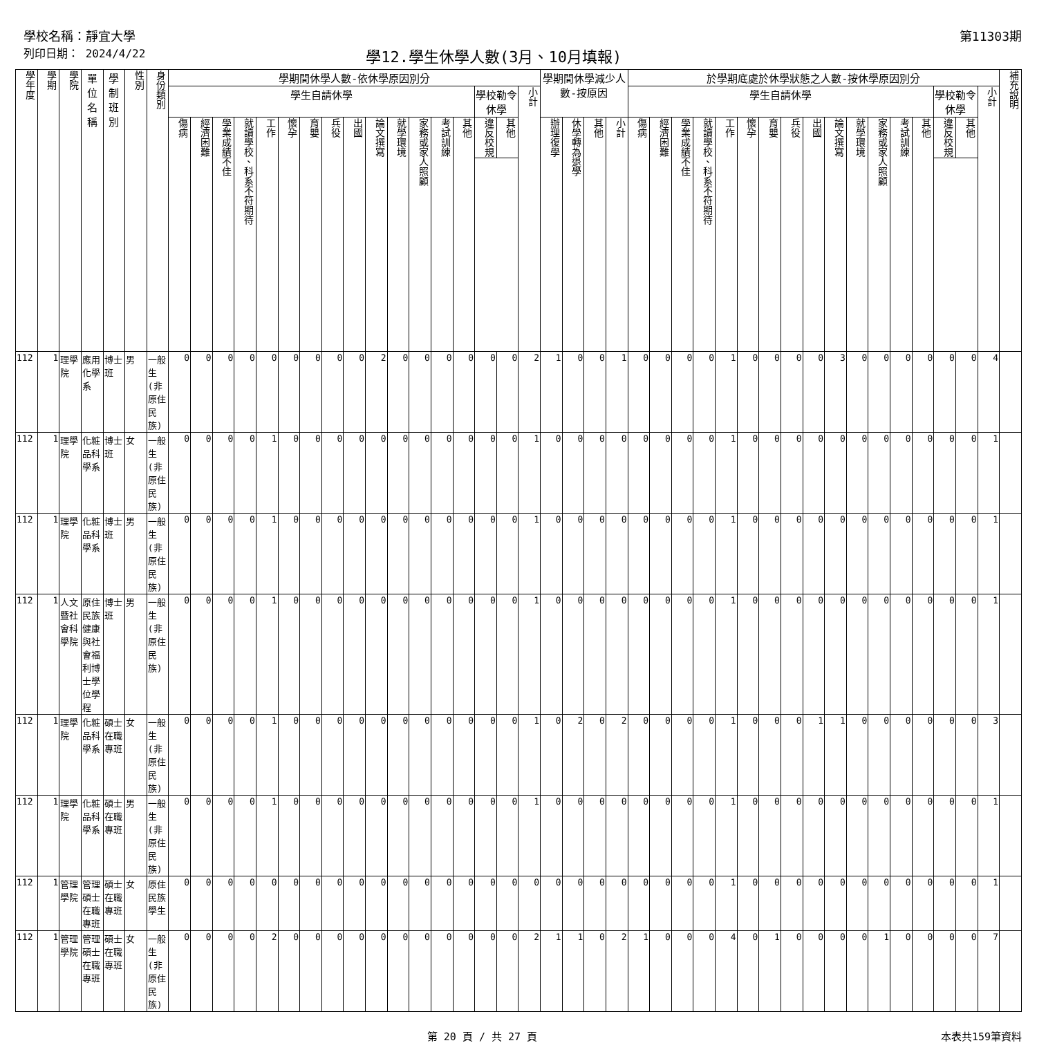學校名稱：靜宜大學 第11303期
列印日期： 2024/4/22 學12.學生休學人數(3月、10月填報)
| 學年度 | 學期 | 學院 | 單位名稱 | 學制班別 | 性別 | 身份類別 | 學期間休學人數-依休學原因別分 | | | | | | | | | | | | | | | | | 學期間休學減少人數-按原因 | | | | 於學期底處於休學狀態之人數-按休學原因別分 | | | | | | | | | | | | | | | | | 補充說明 |
| --- | --- | --- | --- | --- | --- | --- | --- | --- | --- | --- | --- | --- | --- | --- | --- | --- | --- | --- | --- | --- | --- | --- | --- | --- | --- | --- | --- | --- | --- | --- | --- | --- | --- | --- | --- | --- | --- | --- | --- | --- | --- | --- | --- | --- | --- |
| | | | | | | | 學生自請休學 | | | | | | | | | | | | | | 學校勒令休學 | | 小計 | | | | | 學生自請休學 | | | | | | | | | | | | | | 學校勒令休學 | | 小計 | |
| | | | | | | | 傷病 | 經濟困難 | 學業成績不佳 | 就讀學校、科系不符期待 | 工作 | 懷孕 | 育嬰 | 兵役 | 出國 | 論文撰寫 | 就學環境 | 家務或家人照顧 | 考試訓練 | 其他 | 違反校規 | 其他 | | 辦理復學 | 休學轉為退學 | 其他 | 小計 | 傷病 | 經濟困難 | 學業成績不佳 | 就讀學校、科系不符期待 | 工作 | 懷孕 | 育嬰 | 兵役 | 出國 | 論文撰寫 | 就學環境 | 家務或家人照顧 | 考試訓練 | 其他 | 違反校規 | 其他 | | |
| 112 | 1 | 理學院 | 應用化學系 | 博士班 | 男 | 一般生(非原住民族) | 0 | 0 | 0 | 0 | 0 | 0 | 0 | 0 | 0 | 2 | 0 | 0 | 0 | 0 | 0 | 0 | 2 | 1 | 0 | 0 | 1 | 0 | 0 | 0 | 0 | 1 | 0 | 0 | 0 | 0 | 3 | 0 | 0 | 0 | 0 | 0 | 0 | 4 | |
| 112 | 1 | 理學院 | 化粧品科學系 | 博士班 | 女 | 一般生(非原住民族) | 0 | 0 | 0 | 0 | 1 | 0 | 0 | 0 | 0 | 0 | 0 | 0 | 0 | 0 | 0 | 0 | 1 | 0 | 0 | 0 | 0 | 0 | 0 | 0 | 0 | 1 | 0 | 0 | 0 | 0 | 0 | 0 | 0 | 0 | 0 | 0 | 0 | 1 | |
| 112 | 1 | 理學院 | 化粧品科學系 | 博士班 | 男 | 一般生(非原住民族) | 0 | 0 | 0 | 0 | 1 | 0 | 0 | 0 | 0 | 0 | 0 | 0 | 0 | 0 | 0 | 0 | 1 | 0 | 0 | 0 | 0 | 0 | 0 | 0 | 0 | 1 | 0 | 0 | 0 | 0 | 0 | 0 | 0 | 0 | 0 | 0 | 0 | 1 | |
| 112 | 1 | 人文暨社會科學院 | 原住民族健康與社會福利博士學位學程 | 博士班 | 男 | 一般生(非原住民族) | 0 | 0 | 0 | 0 | 1 | 0 | 0 | 0 | 0 | 0 | 0 | 0 | 0 | 0 | 0 | 0 | 1 | 0 | 0 | 0 | 0 | 0 | 0 | 0 | 0 | 1 | 0 | 0 | 0 | 0 | 0 | 0 | 0 | 0 | 0 | 0 | 0 | 1 | |
| 112 | 1 | 理學院 | 化粧品科學系 | 碩士在職專班 | 女 | 一般生(非原住民族) | 0 | 0 | 0 | 0 | 1 | 0 | 0 | 0 | 0 | 0 | 0 | 0 | 0 | 0 | 0 | 0 | 1 | 0 | 2 | 0 | 2 | 0 | 0 | 0 | 0 | 1 | 0 | 0 | 0 | 1 | 1 | 0 | 0 | 0 | 0 | 0 | 0 | 3 | |
| 112 | 1 | 理學院 | 化粧品科學系 | 碩士在職專班 | 男 | 一般生(非原住民族) | 0 | 0 | 0 | 0 | 1 | 0 | 0 | 0 | 0 | 0 | 0 | 0 | 0 | 0 | 0 | 0 | 1 | 0 | 0 | 0 | 0 | 0 | 0 | 0 | 0 | 1 | 0 | 0 | 0 | 0 | 0 | 0 | 0 | 0 | 0 | 0 | 0 | 1 | |
| 112 | 1 | 管理學院 | 管理碩士在職專班 | 碩士在職專班 | 女 | 原住民族學生 | 0 | 0 | 0 | 0 | 0 | 0 | 0 | 0 | 0 | 0 | 0 | 0 | 0 | 0 | 0 | 0 | 0 | 0 | 0 | 0 | 0 | 0 | 0 | 0 | 0 | 1 | 0 | 0 | 0 | 0 | 0 | 0 | 0 | 0 | 0 | 0 | 0 | 1 | |
| 112 | 1 | 管理學院 | 管理碩士在職專班 | 碩士在職專班 | 女 | 一般生(非原住民族) | 0 | 0 | 0 | 0 | 2 | 0 | 0 | 0 | 0 | 0 | 0 | 0 | 0 | 0 | 0 | 0 | 2 | 1 | 1 | 0 | 2 | 1 | 0 | 0 | 0 | 4 | 0 | 1 | 0 | 0 | 0 | 0 | 1 | 0 | 0 | 0 | 0 | 7 | |
第 20 頁 / 共 27 頁 本表共159筆資料